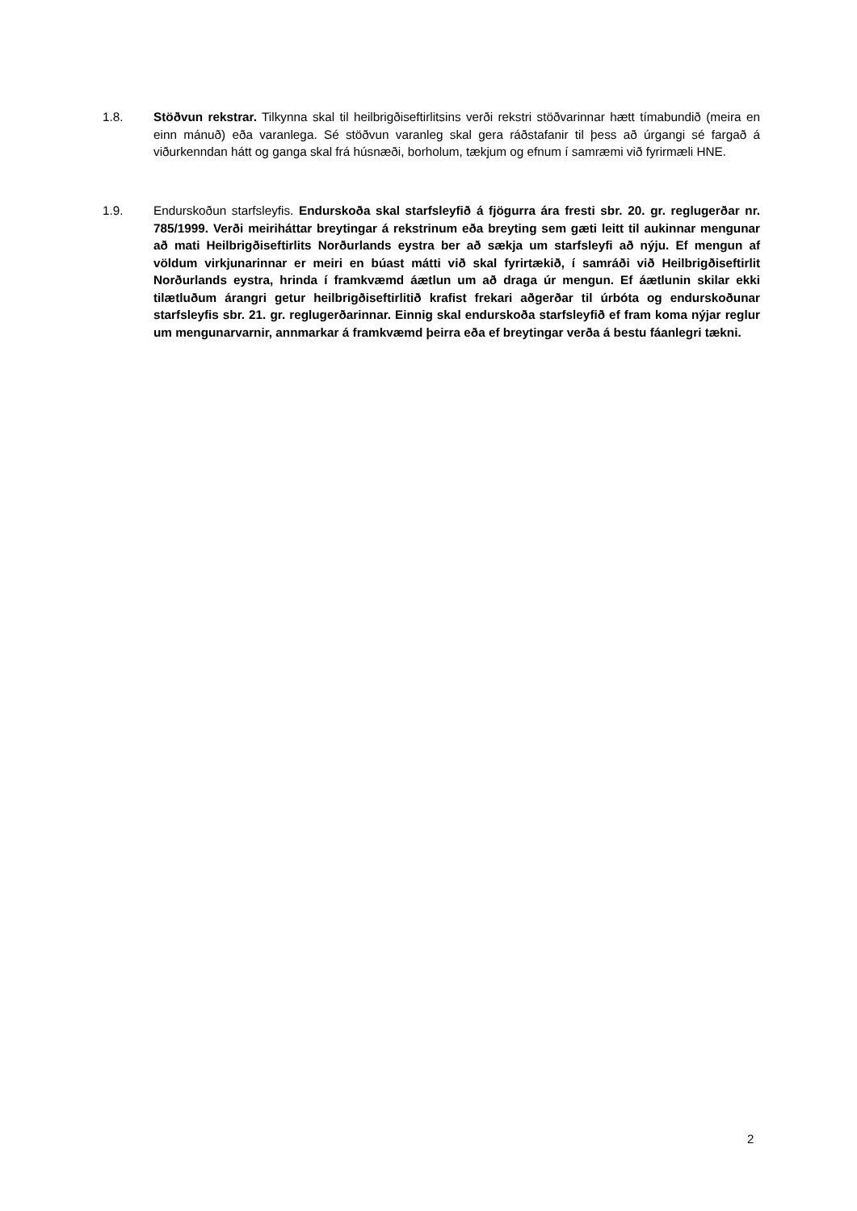1.8. Stöðvun rekstrar. Tilkynna skal til heilbrigðiseftirlitsins verði rekstri stöðvarinnar hætt tímabundið (meira en einn mánuð) eða varanlega. Sé stöðvun varanleg skal gera ráðstafanir til þess að úrgangi sé fargað á viðurkenndan hátt og ganga skal frá húsnæði, borholum, tækjum og efnum í samræmi við fyrirmæli HNE.
1.9. Endurskoðun starfsleyfis. Endurskoða skal starfsleyfið á fjögurra ára fresti sbr. 20. gr. reglugerðar nr. 785/1999. Verði meiriháttar breytingar á rekstrinum eða breyting sem gæti leitt til aukinnar mengunar að mati Heilbrigðiseftirlits Norðurlands eystra ber að sækja um starfsleyfi að nýju. Ef mengun af völdum virkjunarinnar er meiri en búast mátti við skal fyrirtækið, í samráði við Heilbrigðiseftirlit Norðurlands eystra, hrinda í framkvæmd áætlun um að draga úr mengun. Ef áætlunin skilar ekki tilætluðum árangri getur heilbrigðiseftirlitið krafist frekari aðgerðar til úrbóta og endurskoðunar starfsleyfis sbr. 21. gr. reglugerðarinnar. Einnig skal endurskoða starfsleyfið ef fram koma nýjar reglur um mengunarvarnir, annmarkar á framkvæmd þeirra eða ef breytingar verða á bestu fáanlegri tækni.
2